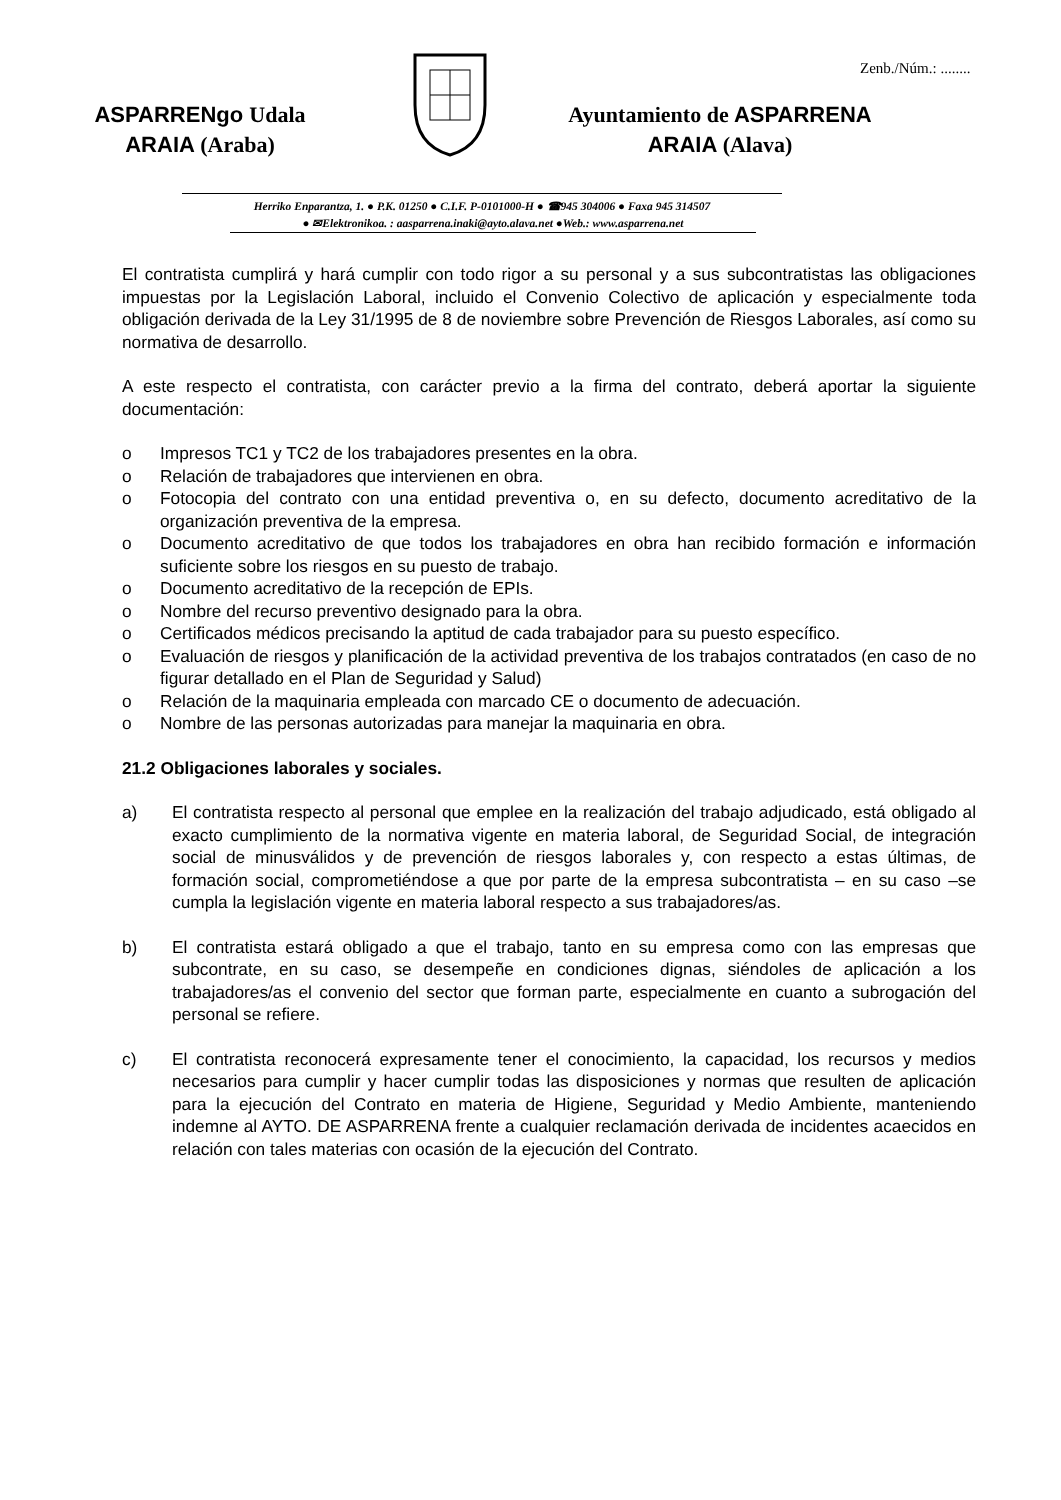Zenb./Núm.: ........
ASPARRENgo Udala
ARAIA (Araba)
Ayuntamiento de ASPARRENA
ARAIA (Alava)
Herriko Enparantza, 1. ● P.K. 01250 ● C.I.F. P-0101000-H ● ☎945 304006 ● Faxa 945 314507
● ✉Elektronikoa. : aasparrena.inaki@ayto.alava.net ●Web.: www.asparrena.net
El contratista cumplirá y hará cumplir con todo rigor a su personal y a sus subcontratistas las obligaciones impuestas por la Legislación Laboral, incluido el Convenio Colectivo de aplicación y especialmente toda obligación derivada de la Ley 31/1995 de 8 de noviembre sobre Prevención de Riesgos Laborales, así como su normativa de desarrollo.
A este respecto el contratista, con carácter previo a la firma del contrato, deberá aportar la siguiente documentación:
o Impresos TC1 y TC2 de los trabajadores presentes en la obra.
o Relación de trabajadores que intervienen en obra.
o Fotocopia del contrato con una entidad preventiva o, en su defecto, documento acreditativo de la organización preventiva de la empresa.
o Documento acreditativo de que todos los trabajadores en obra han recibido formación e información suficiente sobre los riesgos en su puesto de trabajo.
o Documento acreditativo de la recepción de EPIs.
o Nombre del recurso preventivo designado para la obra.
o Certificados médicos precisando la aptitud de cada trabajador para su puesto específico.
o Evaluación de riesgos y planificación de la actividad preventiva de los trabajos contratados (en caso de no figurar detallado en el Plan de Seguridad y Salud)
o Relación de la maquinaria empleada con marcado CE o documento de adecuación.
o Nombre de las personas autorizadas para manejar la maquinaria en obra.
21.2 Obligaciones laborales y sociales.
a) El contratista respecto al personal que emplee en la realización del trabajo adjudicado, está obligado al exacto cumplimiento de la normativa vigente en materia laboral, de Seguridad Social, de integración social de minusválidos y de prevención de riesgos laborales y, con respecto a estas últimas, de formación social, comprometiéndose a que por parte de la empresa subcontratista – en su caso –se cumpla la legislación vigente en materia laboral respecto a sus trabajadores/as.
b) El contratista estará obligado a que el trabajo, tanto en su empresa como con las empresas que subcontrate, en su caso, se desempeñe en condiciones dignas, siéndoles de aplicación a los trabajadores/as el convenio del sector que forman parte, especialmente en cuanto a subrogación del personal se refiere.
c) El contratista reconocerá expresamente tener el conocimiento, la capacidad, los recursos y medios necesarios para cumplir y hacer cumplir todas las disposiciones y normas que resulten de aplicación para la ejecución del Contrato en materia de Higiene, Seguridad y Medio Ambiente, manteniendo indemne al AYTO. DE ASPARRENA frente a cualquier reclamación derivada de incidentes acaecidos en relación con tales materias con ocasión de la ejecución del Contrato.